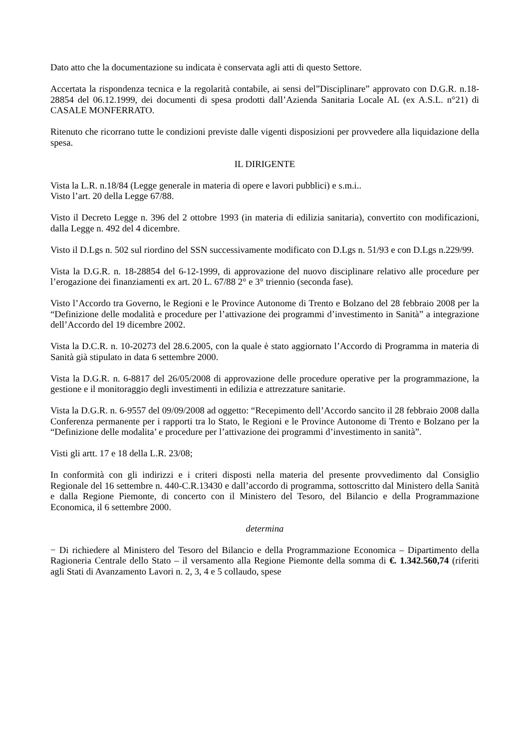Dato atto che la documentazione su indicata è conservata agli atti di questo Settore.
Accertata la rispondenza tecnica e la regolarità contabile, ai sensi del”Disciplinare” approvato con D.G.R. n.18-28854 del 06.12.1999, dei documenti di spesa prodotti dall’Azienda Sanitaria Locale AL (ex A.S.L. n°21) di CASALE MONFERRATO.
Ritenuto che ricorrano tutte le condizioni previste dalle vigenti disposizioni per provvedere alla liquidazione della spesa.
IL DIRIGENTE
Vista la L.R. n.18/84 (Legge generale in materia di opere e lavori pubblici) e s.m.i..
Visto l’art. 20 della Legge 67/88.
Visto il Decreto Legge n. 396 del 2 ottobre 1993 (in materia di edilizia sanitaria), convertito con modificazioni, dalla Legge n. 492 del 4 dicembre.
Visto il D.Lgs n. 502 sul riordino del SSN successivamente modificato con D.Lgs n. 51/93 e con D.Lgs n.229/99.
Vista la D.G.R. n. 18-28854 del 6-12-1999, di approvazione del nuovo disciplinare relativo alle procedure per l’erogazione dei finanziamenti ex art. 20 L. 67/88 2° e 3° triennio (seconda fase).
Visto l’Accordo tra Governo, le Regioni e le Province Autonome di Trento e Bolzano del 28 febbraio 2008 per la “Definizione delle modalità e procedure per l’attivazione dei programmi d’investimento in Sanità” a integrazione dell’Accordo del 19 dicembre 2002.
Vista la D.C.R. n. 10-20273 del 28.6.2005, con la quale è stato aggiornato l’Accordo di Programma in materia di Sanità già stipulato in data 6 settembre 2000.
Vista la D.G.R. n. 6-8817 del 26/05/2008 di approvazione delle procedure operative per la programmazione, la gestione e il monitoraggio degli investimenti in edilizia e attrezzature sanitarie.
Vista la D.G.R. n. 6-9557 del 09/09/2008 ad oggetto: “Recepimento dell’Accordo sancito il 28 febbraio 2008 dalla Conferenza permanente per i rapporti tra lo Stato, le Regioni e le Province Autonome di Trento e Bolzano per la “Definizione delle modalita’ e procedure per l’attivazione dei programmi d’investimento in sanità”.
Visti gli artt. 17 e 18 della L.R. 23/08;
In conformità con gli indirizzi e i criteri disposti nella materia del presente provvedimento dal Consiglio Regionale del 16 settembre n. 440-C.R.13430 e dall’accordo di programma, sottoscritto dal Ministero della Sanità e dalla Regione Piemonte, di concerto con il Ministero del Tesoro, del Bilancio e della Programmazione Economica, il 6 settembre 2000.
determina
− Di richiedere al Ministero del Tesoro del Bilancio e della Programmazione Economica – Dipartimento della Ragioneria Centrale dello Stato – il versamento alla Regione Piemonte della somma di €. 1.342.560,74 (riferiti agli Stati di Avanzamento Lavori n. 2, 3, 4 e 5 collaudo, spese